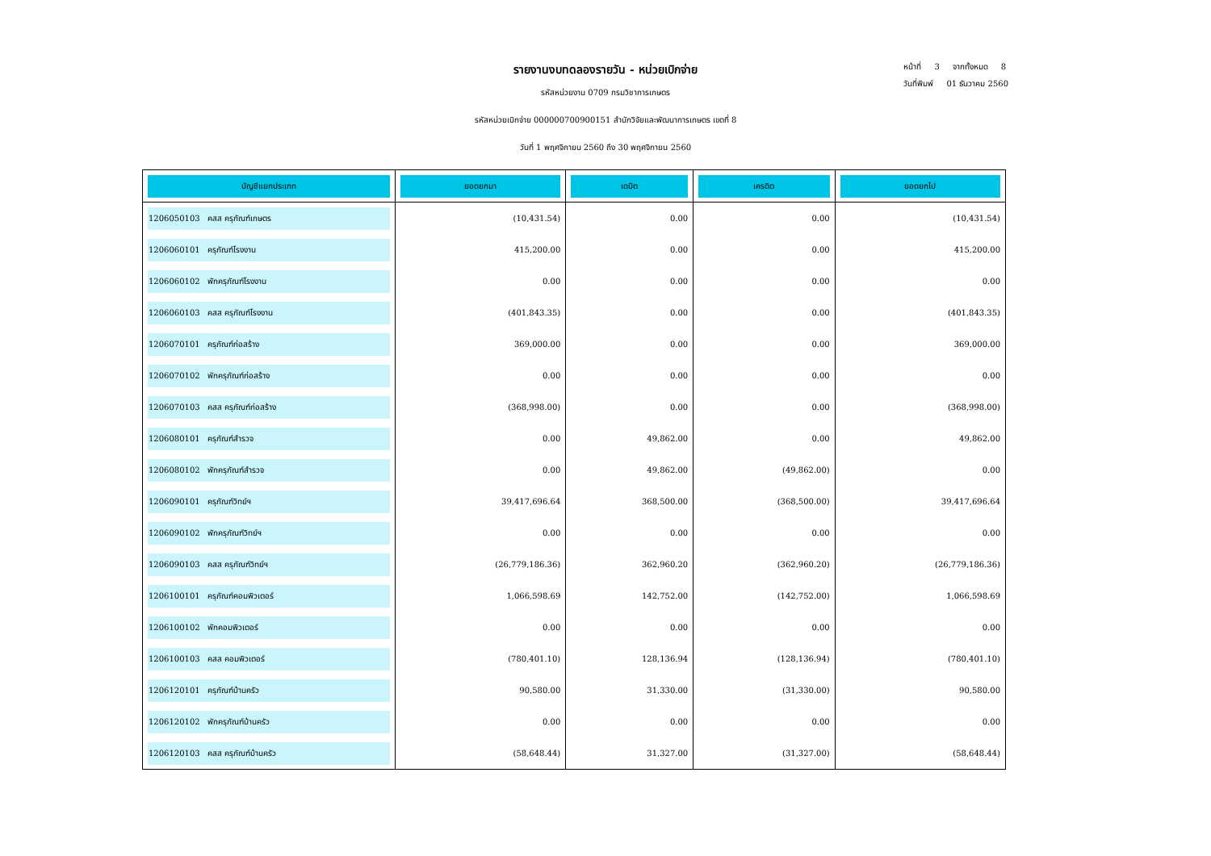หน้าที่ 3 จากทั้งหมด 8
วันที่พิมพ์ 01 ธันวาคม 2560
รายงานงบทดลองรายวัน - หน่วยเบิกจ่าย
รหัสหน่วยงาน 0709 กรมวิชาการเกษตร
รหัสหน่วยเบิกจ่าย 000000700900151 สำนักวิจัยและพัฒนาการเกษตร เขตที่ 8
วันที่ 1 พฤศจิกายน 2560 ถึง 30 พฤศจิกายน 2560
| บัญชีแยกประเภท | ยอดยกมา | เดบิต | เครดิต | ยอดยกไป |
| --- | --- | --- | --- | --- |
| 1206050103 คสส ครุภัณฑ์เกษตร | (10,431.54) | 0.00 | 0.00 | (10,431.54) |
| 1206060101 ครุภัณฑ์โรงงาน | 415,200.00 | 0.00 | 0.00 | 415,200.00 |
| 1206060102 พักครุภัณฑ์โรงงาน | 0.00 | 0.00 | 0.00 | 0.00 |
| 1206060103 คสส ครุภัณฑ์โรงงาน | (401,843.35) | 0.00 | 0.00 | (401,843.35) |
| 1206070101 ครุภัณฑ์ก่อสร้าง | 369,000.00 | 0.00 | 0.00 | 369,000.00 |
| 1206070102 พักครุภัณฑ์ก่อสร้าง | 0.00 | 0.00 | 0.00 | 0.00 |
| 1206070103 คสส ครุภัณฑ์ก่อสร้าง | (368,998.00) | 0.00 | 0.00 | (368,998.00) |
| 1206080101 ครุภัณฑ์สำรวจ | 0.00 | 49,862.00 | 0.00 | 49,862.00 |
| 1206080102 พักครุภัณฑ์สำรวจ | 0.00 | 49,862.00 | (49,862.00) | 0.00 |
| 1206090101 ครุภัณฑ์วิทย์ฯ | 39,417,696.64 | 368,500.00 | (368,500.00) | 39,417,696.64 |
| 1206090102 พักครุภัณฑ์วิทย์ฯ | 0.00 | 0.00 | 0.00 | 0.00 |
| 1206090103 คสส ครุภัณฑ์วิทย์ฯ | (26,779,186.36) | 362,960.20 | (362,960.20) | (26,779,186.36) |
| 1206100101 ครุภัณฑ์คอมพิวเตอร์ | 1,066,598.69 | 142,752.00 | (142,752.00) | 1,066,598.69 |
| 1206100102 พักคอมพิวเตอร์ | 0.00 | 0.00 | 0.00 | 0.00 |
| 1206100103 คสส คอมพิวเตอร์ | (780,401.10) | 128,136.94 | (128,136.94) | (780,401.10) |
| 1206120101 ครุภัณฑ์บ้านครัว | 90,580.00 | 31,330.00 | (31,330.00) | 90,580.00 |
| 1206120102 พักครุภัณฑ์บ้านครัว | 0.00 | 0.00 | 0.00 | 0.00 |
| 1206120103 คสส ครุภัณฑ์บ้านครัว | (58,648.44) | 31,327.00 | (31,327.00) | (58,648.44) |